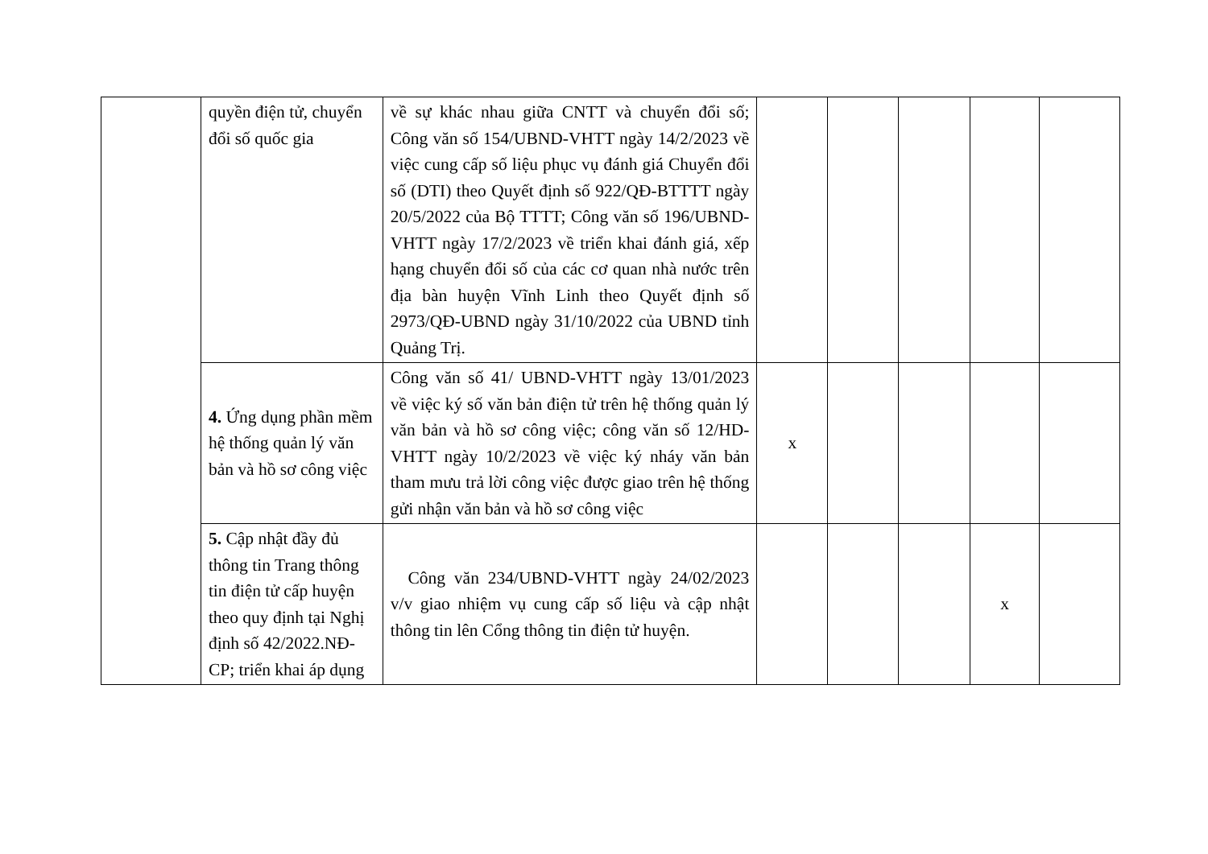| | quyền điện tử, chuyển đổi số quốc gia | về sự khác nhau giữa CNTT và chuyển đổi số; Công văn số 154/UBND-VHTT ngày 14/2/2023 về việc cung cấp số liệu phục vụ đánh giá Chuyển đổi số (DTI) theo Quyết định số 922/QĐ-BTTTT ngày 20/5/2022 của Bộ TTTT; Công văn số 196/UBND-VHTT ngày 17/2/2023 về triển khai đánh giá, xếp hạng chuyển đổi số của các cơ quan nhà nước trên địa bàn huyện Vĩnh Linh theo Quyết định số 2973/QĐ-UBND ngày 31/10/2022 của UBND tỉnh Quảng Trị. | | | | | |
| | 4. Ứng dụng phần mềm hệ thống quản lý văn bản và hồ sơ công việc | Công văn số 41/ UBND-VHTT ngày 13/01/2023 về việc ký số văn bản điện tử trên hệ thống quản lý văn bản và hồ sơ công việc; công văn số 12/HD-VHTT ngày 10/2/2023 về việc ký nháy văn bản tham mưu trả lời công việc được giao trên hệ thống gửi nhận văn bản và hồ sơ công việc | x | | | | |
| | 5. Cập nhật đầy đủ thông tin Trang thông tin điện tử cấp huyện theo quy định tại Nghị định số 42/2022.NĐ-CP; triển khai áp dụng | Công văn 234/UBND-VHTT ngày 24/02/2023 v/v giao nhiệm vụ cung cấp số liệu và cập nhật thông tin lên Cổng thông tin điện tử huyện. | | | | x | |